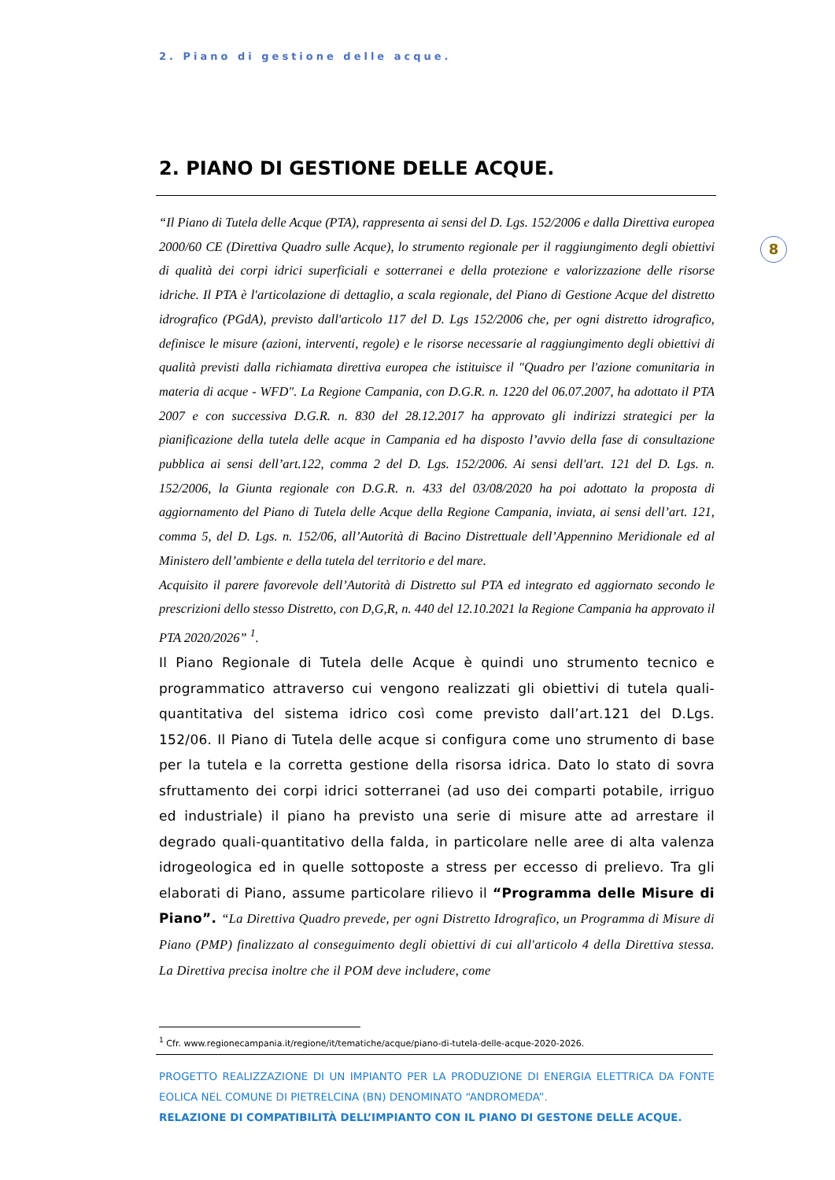2. Piano di gestione delle acque.
8
2. PIANO DI GESTIONE DELLE ACQUE.
“Il Piano di Tutela delle Acque (PTA), rappresenta ai sensi del D. Lgs. 152/2006 e dalla Direttiva europea 2000/60 CE (Direttiva Quadro sulle Acque), lo strumento regionale per il raggiungimento degli obiettivi di qualità dei corpi idrici superficiali e sotterranei e della protezione e valorizzazione delle risorse idriche. Il PTA è l'articolazione di dettaglio, a scala regionale, del Piano di Gestione Acque del distretto idrografico (PGdA), previsto dall'articolo 117 del D. Lgs 152/2006 che, per ogni distretto idrografico, definisce le misure (azioni, interventi, regole) e le risorse necessarie al raggiungimento degli obiettivi di qualità previsti dalla richiamata direttiva europea che istituisce il "Quadro per l'azione comunitaria in materia di acque - WFD". La Regione Campania, con D.G.R. n. 1220 del 06.07.2007, ha adottato il PTA 2007 e con successiva D.G.R. n. 830 del 28.12.2017 ha approvato gli indirizzi strategici per la pianificazione della tutela delle acque in Campania ed ha disposto l’avvio della fase di consultazione pubblica ai sensi dell’art.122, comma 2 del D. Lgs. 152/2006. Ai sensi dell'art. 121 del D. Lgs. n. 152/2006, la Giunta regionale con D.G.R. n. 433 del 03/08/2020 ha poi adottato la proposta di aggiornamento del Piano di Tutela delle Acque della Regione Campania, inviata, ai sensi dell’art. 121, comma 5, del D. Lgs. n. 152/06, all’Autorità di Bacino Distrettuale dell’Appennino Meridionale ed al Ministero dell’ambiente e della tutela del territorio e del mare.
Acquisito il parere favorevole dell’Autorità di Distretto sul PTA ed integrato ed aggiornato secondo le prescrizioni dello stesso Distretto, con D,G,R, n. 440 del 12.10.2021 la Regione Campania ha approvato il PTA 2020/2026” <sup>1</sup>.
Il Piano Regionale di Tutela delle Acque è quindi uno strumento tecnico e programmatico attraverso cui vengono realizzati gli obiettivi di tutela quali-quantitativa del sistema idrico così come previsto dall’art.121 del D.Lgs. 152/06. Il Piano di Tutela delle acque si configura come uno strumento di base per la tutela e la corretta gestione della risorsa idrica. Dato lo stato di sovra sfruttamento dei corpi idrici sotterranei (ad uso dei comparti potabile, irriguo ed industriale) il piano ha previsto una serie di misure atte ad arrestare il degrado quali-quantitativo della falda, in particolare nelle aree di alta valenza idrogeologica ed in quelle sottoposte a stress per eccesso di prelievo. Tra gli elaborati di Piano, assume particolare rilievo il “Programma delle Misure di Piano”. “La Direttiva Quadro prevede, per ogni Distretto Idrografico, un Programma di Misure di Piano (PMP) finalizzato al conseguimento degli obiettivi di cui all'articolo 4 della Direttiva stessa. La Direttiva precisa inoltre che il POM deve includere, come
<sup>1</sup> Cfr. www.regionecampania.it/regione/it/tematiche/acque/piano-di-tutela-delle-acque-2020-2026.
PROGETTO REALIZZAZIONE DI UN IMPIANTO PER LA PRODUZIONE DI ENERGIA ELETTRICA DA FONTE EOLICA NEL COMUNE DI PIETRELCINA (BN) DENOMINATO “ANDROMEDA”.
RELAZIONE DI COMPATIBILITÀ DELL’IMPIANTO CON IL PIANO DI GESTONE DELLE ACQUE.